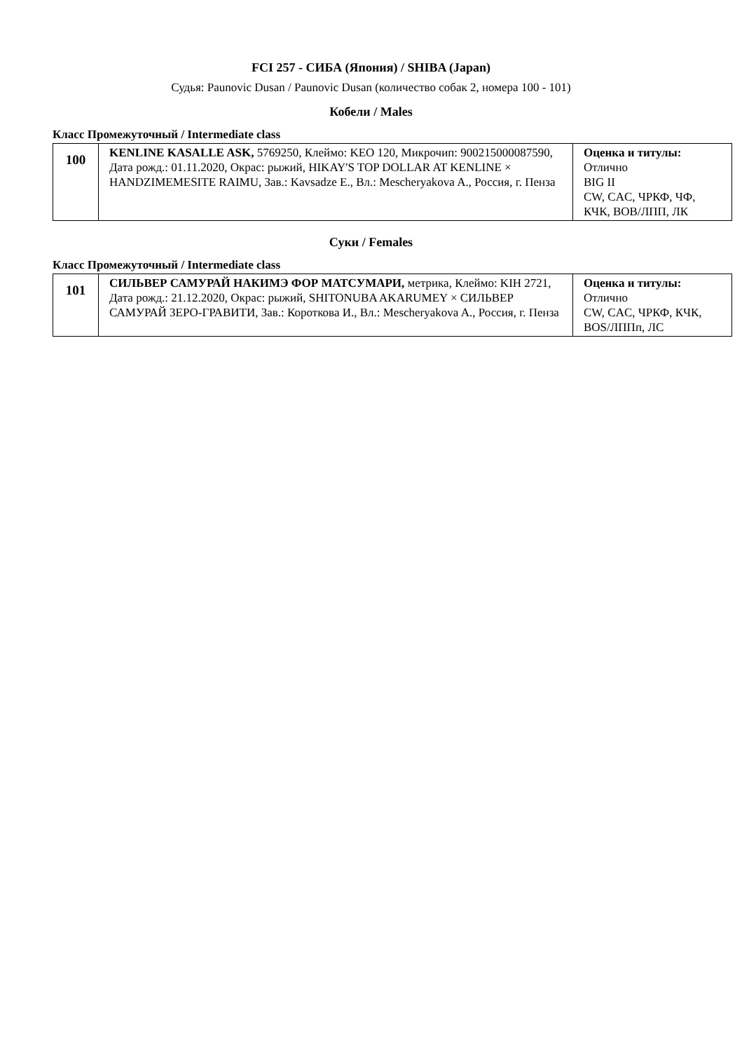FCI 257 - СИБА (Япония) / SHIBA (Japan)
Судья: Paunovic Dusan / Paunovic Dusan (количество собак 2, номера 100 - 101)
Кобели / Males
Класс Промежуточный / Intermediate class
| 100 | KENLINE KASALLE ASK, 5769250, Клеймо: KEO 120, Микрочип: 900215000087590, Дата рожд.: 01.11.2020, Окрас: рыжий, HIKAY'S TOP DOLLAR AT KENLINE × HANDZIMEMESITE RAIMU, Зав.: Kavsadze E., Вл.: Mescheryakova A., Россия, г. Пенза | Оценка и титулы: Отлично BIG II CW, CAC, ЧРКФ, ЧФ, КЧК, BOB/ЛПП, ЛК |
Суки / Females
Класс Промежуточный / Intermediate class
| 101 | СИЛЬВЕР САМУРАЙ НАКИМЭ ФОР МАТСУМАРИ, метрика, Клеймо: KIH 2721, Дата рожд.: 21.12.2020, Окрас: рыжий, SHITONUBA AKARUMEY × СИЛЬВЕР САМУРАЙ ЗЕРО-ГРАВИТИ, Зав.: Короткова И., Вл.: Mescheryakova A., Россия, г. Пенза | Оценка и титулы: Отлично CW, CAC, ЧРКФ, КЧК, BOS/ЛППп, ЛС |